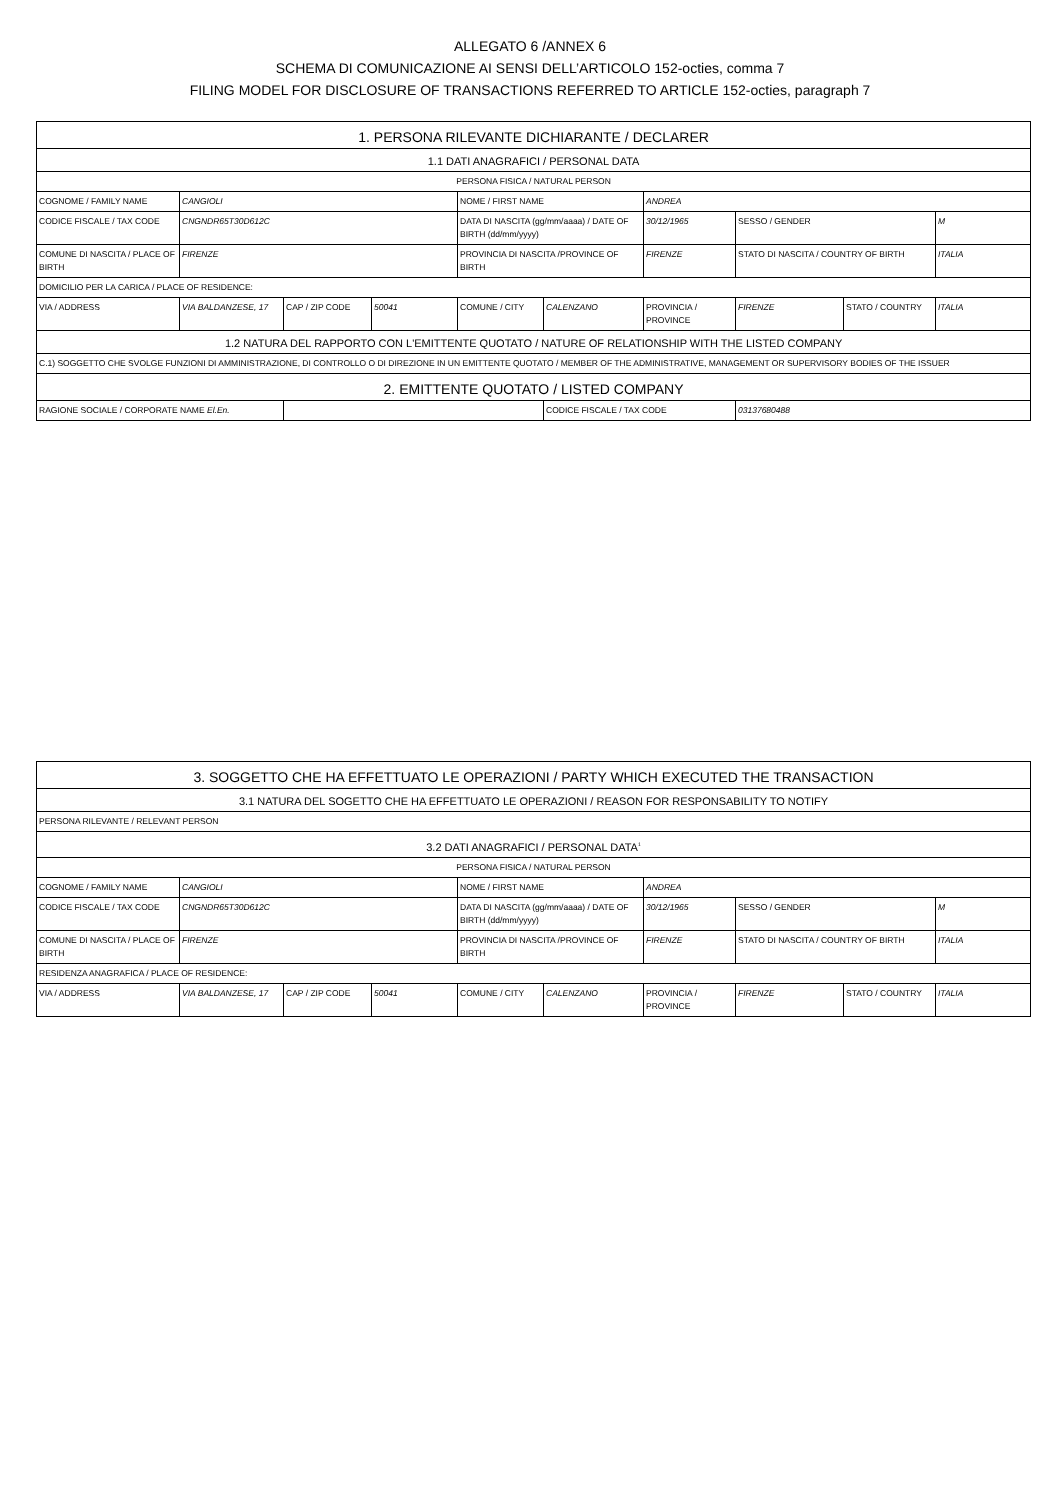ALLEGATO 6 /ANNEX 6
SCHEMA DI COMUNICAZIONE AI SENSI DELL’ARTICOLO 152-octies, comma 7
FILING MODEL FOR DISCLOSURE OF TRANSACTIONS REFERRED TO ARTICLE 152-octies, paragraph 7
| 1. PERSONA RILEVANTE DICHIARANTE / DECLARER | | | | | | | | | |
| 1.1 DATI ANAGRAFICI / PERSONAL DATA | | | | | | | | | |
| PERSONA FISICA / NATURAL PERSON | | | | | | | | | |
| COGNOME / FAMILY NAME | CANGIOLI | | | NOME / FIRST NAME | | ANDREA | | | |
| CODICE FISCALE / TAX CODE | CNGNDR65T30D612C | | | DATA DI NASCITA (gg/mm/aaaa) / DATE OF BIRTH (dd/mm/yyyy) | | 30/12/1965 | SESSO / GENDER | | M |
| COMUNE DI NASCITA / PLACE OF BIRTH | FIRENZE | | | PROVINCIA DI NASCITA /PROVINCE OF BIRTH | | FIRENZE | STATO DI NASCITA / COUNTRY OF BIRTH | | ITALIA |
| DOMICILIO PER LA CARICA / PLACE OF RESIDENCE: | | | | | | | | | |
| VIA / ADDRESS | VIA BALDANZESE, 17 | CAP / ZIP CODE | 50041 | COMUNE / CITY | CALENZANO | PROVINCIA / PROVINCE | FIRENZE | STATO / COUNTRY | ITALIA |
| 1.2 NATURA DEL RAPPORTO CON L'EMITTENTE QUOTATO / NATURE OF RELATIONSHIP WITH THE LISTED COMPANY | | | | | | | | | |
| C.1) SOGGETTO CHE SVOLGE FUNZIONI DI AMMINISTRAZIONE, DI CONTROLLO O DI DIREZIONE IN UN EMITTENTE QUOTATO / MEMBER OF THE ADMINISTRATIVE, MANAGEMENT OR SUPERVISORY BODIES OF THE ISSUER | | | | | | | | | |
| 2. EMITTENTE QUOTATO / LISTED COMPANY | | | | | | | | | |
| RAGIONE SOCIALE / CORPORATE NAME El.En. | | | | | CODICE FISCALE / TAX CODE | | 03137680488 | | |
| 3. SOGGETTO CHE HA EFFETTUATO LE OPERAZIONI / PARTY WHICH EXECUTED THE TRANSACTION | | | | | | | | | |
| 3.1 NATURA DEL SOGETTO CHE HA EFFETTUATO LE OPERAZIONI / REASON FOR RESPONSABILITY TO NOTIFY | | | | | | | | | |
| PERSONA RILEVANTE / RELEVANT PERSON | | | | | | | | | |
| 3.2 DATI ANAGRAFICI / PERSONAL DATA<sup>1</sup> | | | | | | | | | |
| PERSONA FISICA / NATURAL PERSON | | | | | | | | | |
| COGNOME / FAMILY NAME | CANGIOLI | | | NOME / FIRST NAME | | ANDREA | | | |
| CODICE FISCALE / TAX CODE | CNGNDR65T30D612C | | | DATA DI NASCITA (gg/mm/aaaa) / DATE OF BIRTH (dd/mm/yyyy) | | 30/12/1965 | SESSO / GENDER | | M |
| COMUNE DI NASCITA / PLACE OF BIRTH | FIRENZE | | | PROVINCIA DI NASCITA /PROVINCE OF BIRTH | | FIRENZE | STATO DI NASCITA / COUNTRY OF BIRTH | | ITALIA |
| RESIDENZA ANAGRAFICA / PLACE OF RESIDENCE: | | | | | | | | | |
| VIA / ADDRESS | VIA BALDANZESE, 17 | CAP / ZIP CODE | 50041 | COMUNE / CITY | CALENZANO | PROVINCIA / PROVINCE | FIRENZE | STATO / COUNTRY | ITALIA |